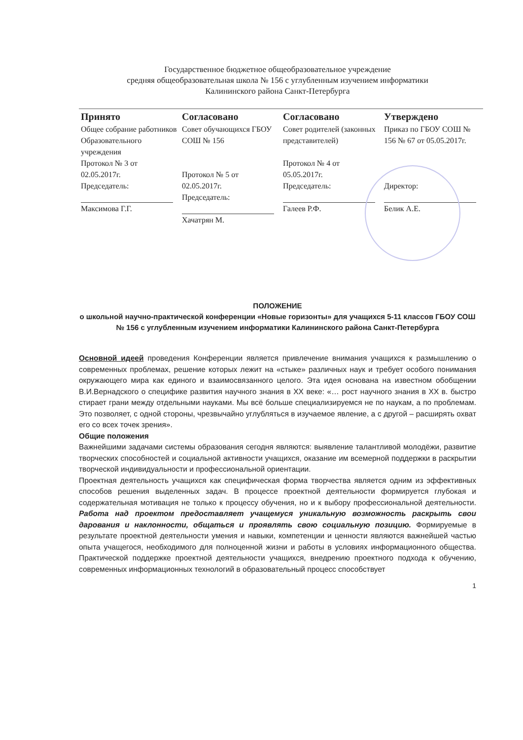Государственное бюджетное общеобразовательное учреждение
средняя общеобразовательная школа № 156 с углубленным изучением информатики
Калининского района Санкт-Петербурга
| Принято | Согласовано | Согласовано | Утверждено |
| --- | --- | --- | --- |
| Общее собрание работников Образовательного учреждения Протокол № 3 от 02.05.2017г. Председатель: Максимова Г.Г. | Совет обучающихся ГБОУ СОШ № 156 Протокол № 5 от 02.05.2017г. Председатель: Хачатрян М. | Совет родителей (законных представителей) Протокол № 4 от 05.05.2017г. Председатель: Галеев Р.Ф. | Приказ по ГБОУ СОШ № 156 № 67 от 05.05.2017г. Директор: Белик А.Е. |
ПОЛОЖЕНИЕ
о школьной научно-практической конференции «Новые горизонты» для учащихся 5-11 классов ГБОУ СОШ № 156 с углубленным изучением информатики Калининского района Санкт-Петербурга
Основной идеей проведения Конференции является привлечение внимания учащихся к размышлению о современных проблемах, решение которых лежит на «стыке» различных наук и требует особого понимания окружающего мира как единого и взаимосвязанного целого. Эта идея основана на известном обобщении В.И.Вернадского о специфике развития научного знания в XX веке: «… рост научного знания в XX в. быстро стирает грани между отдельными науками. Мы всё больше специализируемся не по наукам, а по проблемам. Это позволяет, с одной стороны, чрезвычайно углубляться в изучаемое явление, а с другой – расширять охват его со всех точек зрения».
Общие положения
Важнейшими задачами системы образования сегодня являются: выявление талантливой молодёжи, развитие творческих способностей и социальной активности учащихся, оказание им всемерной поддержки в раскрытии творческой индивидуальности и профессиональной ориентации.
Проектная деятельность учащихся как специфическая форма творчества является одним из эффективных способов решения выделенных задач. В процессе проектной деятельности формируется глубокая и содержательная мотивация не только к процессу обучения, но и к выбору профессиональной деятельности. Работа над проектом предоставляет учащемуся уникальную возможность раскрыть свои дарования и наклонности, общаться и проявлять свою социальную позицию. Формируемые в результате проектной деятельности умения и навыки, компетенции и ценности являются важнейшей частью опыта учащегося, необходимого для полноценной жизни и работы в условиях информационного общества. Практической поддержке проектной деятельности учащихся, внедрению проектного подхода к обучению, современных информационных технологий в образовательный процесс способствует
1